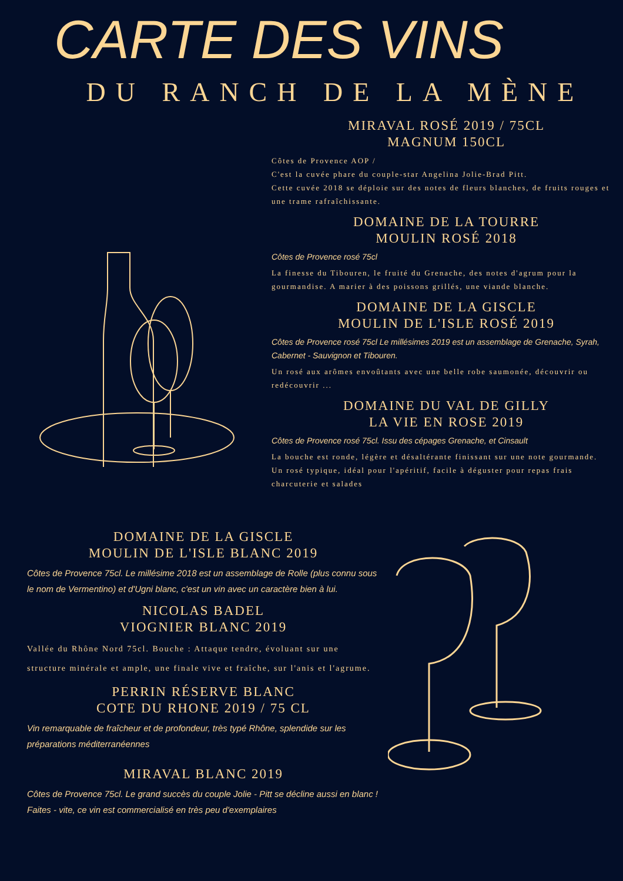CARTE DES VINS
DU RANCH DE LA MÈNE
MIRAVAL ROSÉ 2019 / 75CL
MAGNUM 150CL
Côtes de Provence AOP /
C'est la cuvée phare du couple-star Angelina Jolie-Brad Pitt.
Cette cuvée 2018 se déploie sur des notes de fleurs blanches, de fruits rouges et une trame rafraîchissante.
DOMAINE DE LA TOURRE
MOULIN ROSÉ 2018
Côtes de Provence rosé 75cl
La finesse du Tibouren, le fruité du Grenache, des notes d'agrum pour la gourmandise. A marier à des poissons grillés, une viande blanche.
DOMAINE DE LA GISCLE
MOULIN DE L'ISLE ROSÉ 2019
Côtes de Provence rosé 75cl Le millésimes 2019 est un assemblage de Grenache, Syrah, Cabernet - Sauvignon et Tibouren.
Un rosé aux arômes envoûtants avec une belle robe saumonée, découvrir ou redécouvrir ...
DOMAINE DU VAL DE GILLY
LA VIE EN ROSE 2019
Côtes de Provence rosé 75cl. Issu des cépages Grenache, et Cinsault
La bouche est ronde, légère et désaltérante finissant sur une note gourmande.
Un rosé typique, idéal pour l'apéritif, facile à déguster pour repas frais charcuterie et salades
DOMAINE DE LA GISCLE
MOULIN DE L'ISLE BLANC 2019
Côtes de Provence 75cl. Le millésime 2018 est un assemblage de Rolle (plus connu sous le nom de Vermentino) et d'Ugni blanc, c'est un vin avec un caractère bien à lui.
NICOLAS BADEL
VIOGNIER BLANC 2019
Vallée du Rhône Nord 75cl. Bouche : Attaque tendre, évoluant sur une structure minérale et ample, une finale vive et fraîche, sur l'anis et l'agrume.
PERRIN RÉSERVE BLANC
COTE DU RHONE 2019 / 75 CL
Vin remarquable de fraîcheur et de profondeur, très typé Rhône, splendide sur les préparations méditerranéennes
MIRAVAL BLANC 2019
Côtes de Provence 75cl. Le grand succès du couple Jolie - Pitt se décline aussi en blanc ! Faites - vite, ce vin est commercialisé en très peu d'exemplaires